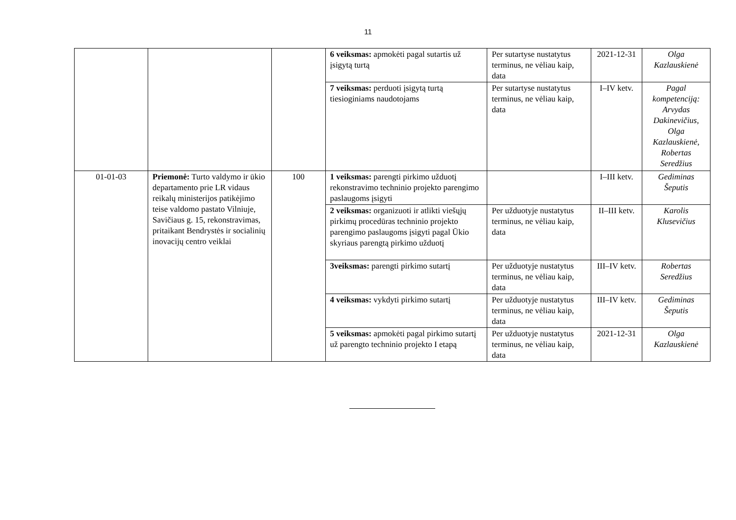11
| | | | 6 veiksmas: apmokėti pagal sutartis už įsigytą turtą | Per sutartyse nustatytus terminus, ne vėliau kaip, data | 2021-12-31 | Olga Kazlauskienė |
| | | | 7 veiksmas: perduoti įsigytą turtą tiesioginiams naudotojams | Per sutartyse nustatytus terminus, ne vėliau kaip, data | I–IV ketv. | Pagal kompetenciją: Arvydas Dakinevičius, Olga Kazlauskienė, Robertas Seredžius |
| 01-01-03 | Priemonė: Turto valdymo ir ūkio departamento prie LR vidaus reikalų ministerijos patikėjimo teise valdomo pastato Vilniuje, Savičiaus g. 15, rekonstravimas, pritaikant Bendrystės ir socialinių inovacijų centro veiklai | 100 | 1 veiksmas: parengti pirkimo užduotį rekonstravimo techninio projekto parengimo paslaugoms įsigyti | | I–III ketv. | Gediminas Šeputis |
| | | | 2 veiksmas: organizuoti ir atlikti viešųjų pirkimų procedūras techninio projekto parengimo paslaugoms įsigyti pagal Ūkio skyriaus parengtą pirkimo užduotį | Per užduotyje nustatytus terminus, ne vėliau kaip, data | II–III ketv. | Karolis Klusevičius |
| | | | 3veiksmas: parengti pirkimo sutartį | Per užduotyje nustatytus terminus, ne vėliau kaip, data | III–IV ketv. | Robertas Seredžius |
| | | | 4 veiksmas: vykdyti pirkimo sutartį | Per užduotyje nustatytus terminus, ne vėliau kaip, data | III–IV ketv. | Gediminas Šeputis |
| | | | 5 veiksmas: apmokėti pagal pirkimo sutartį už parengto techninio projekto I etapą | Per užduotyje nustatytus terminus, ne vėliau kaip, data | 2021-12-31 | Olga Kazlauskienė |